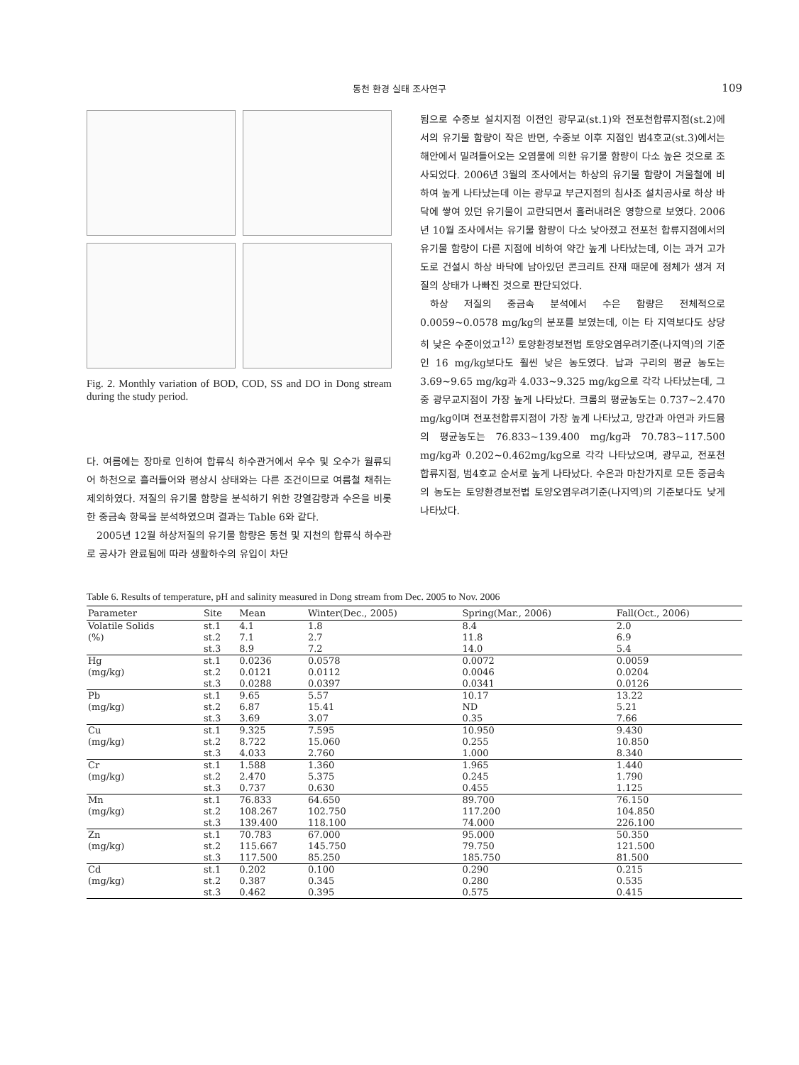동천 환경 실태 조사연구 109
Fig. 2. Monthly variation of BOD, COD, SS and DO in Dong stream during the study period.
다. 여름에는 장마로 인하여 합류식 하수관거에서 우수 및 오수가 월류되어 하천으로 흘러들어와 평상시 상태와는 다른 조건이므로 여름철 채취는 제외하였다. 저질의 유기물 함량을 분석하기 위한 강열감량과 수은을 비롯한 중금속 항목을 분석하였으며 결과는 Table 6와 같다.
2005년 12월 하상저질의 유기물 함량은 동천 및 지천의 합류식 하수관로 공사가 완료됨에 따라 생활하수의 유입이 차단
됨으로 수중보 설치지점 이전인 광무교(st.1)와 전포천합류지점(st.2)에서의 유기물 함량이 작은 반면, 수중보 이후 지점인 범4호교(st.3)에서는 해안에서 밀려들어오는 오염물에 의한 유기물 함량이 다소 높은 것으로 조사되었다. 2006년 3월의 조사에서는 하상의 유기물 함량이 겨울철에 비하여 높게 나타났는데 이는 광무교 부근지점의 침사조 설치공사로 하상 바닥에 쌓여 있던 유기물이 교란되면서 흘러내려온 영향으로 보였다. 2006년 10월 조사에서는 유기물 함량이 다소 낮아졌고 전포천 합류지점에서의 유기물 함량이 다른 지점에 비하여 약간 높게 나타났는데, 이는 과거 고가도로 건설시 하상 바닥에 남아있던 콘크리트 잔재 때문에 정체가 생겨 저질의 상태가 나빠진 것으로 판단되었다.
하상 저질의 중금속 분석에서 수은 함량은 전체적으로 0.0059~0.0578 mg/kg의 분포를 보였는데, 이는 타 지역보다도 상당히 낮은 수준이었고<sup>12)</sup> 토양환경보전법 토양오염우려기준(나지역)의 기준인 16 mg/kg보다도 훨씬 낮은 농도였다. 납과 구리의 평균 농도는 3.69~9.65 mg/kg과 4.033~9.325 mg/kg으로 각각 나타났는데, 그 중 광무교지점이 가장 높게 나타났다. 크롬의 평균농도는 0.737~2.470 mg/kg이며 전포천합류지점이 가장 높게 나타났고, 망간과 아연과 카드뮴의 평균농도는 76.833~139.400 mg/kg과 70.783~117.500 mg/kg과 0.202~0.462mg/kg으로 각각 나타났으며, 광무교, 전포천합류지점, 범4호교 순서로 높게 나타났다. 수은과 마찬가지로 모든 중금속의 농도는 토양환경보전법 토양오염우려기준(나지역)의 기준보다도 낮게 나타났다.
Table 6. Results of temperature, pH and salinity measured in Dong stream from Dec. 2005 to Nov. 2006
| Parameter | Site | Mean | Winter(Dec., 2005) | Spring(Mar., 2006) | Fall(Oct., 2006) |
| --- | --- | --- | --- | --- | --- |
| Volatile Solids (%) | st.1 | 4.1 | 1.8 | 8.4 | 2.0 |
| | st.2 | 7.1 | 2.7 | 11.8 | 6.9 |
| | st.3 | 8.9 | 7.2 | 14.0 | 5.4 |
| Hg (mg/kg) | st.1 | 0.0236 | 0.0578 | 0.0072 | 0.0059 |
| | st.2 | 0.0121 | 0.0112 | 0.0046 | 0.0204 |
| | st.3 | 0.0288 | 0.0397 | 0.0341 | 0.0126 |
| Pb (mg/kg) | st.1 | 9.65 | 5.57 | 10.17 | 13.22 |
| | st.2 | 6.87 | 15.41 | ND | 5.21 |
| | st.3 | 3.69 | 3.07 | 0.35 | 7.66 |
| Cu (mg/kg) | st.1 | 9.325 | 7.595 | 10.950 | 9.430 |
| | st.2 | 8.722 | 15.060 | 0.255 | 10.850 |
| | st.3 | 4.033 | 2.760 | 1.000 | 8.340 |
| Cr (mg/kg) | st.1 | 1.588 | 1.360 | 1.965 | 1.440 |
| | st.2 | 2.470 | 5.375 | 0.245 | 1.790 |
| | st.3 | 0.737 | 0.630 | 0.455 | 1.125 |
| Mn (mg/kg) | st.1 | 76.833 | 64.650 | 89.700 | 76.150 |
| | st.2 | 108.267 | 102.750 | 117.200 | 104.850 |
| | st.3 | 139.400 | 118.100 | 74.000 | 226.100 |
| Zn (mg/kg) | st.1 | 70.783 | 67.000 | 95.000 | 50.350 |
| | st.2 | 115.667 | 145.750 | 79.750 | 121.500 |
| | st.3 | 117.500 | 85.250 | 185.750 | 81.500 |
| Cd (mg/kg) | st.1 | 0.202 | 0.100 | 0.290 | 0.215 |
| | st.2 | 0.387 | 0.345 | 0.280 | 0.535 |
| | st.3 | 0.462 | 0.395 | 0.575 | 0.415 |